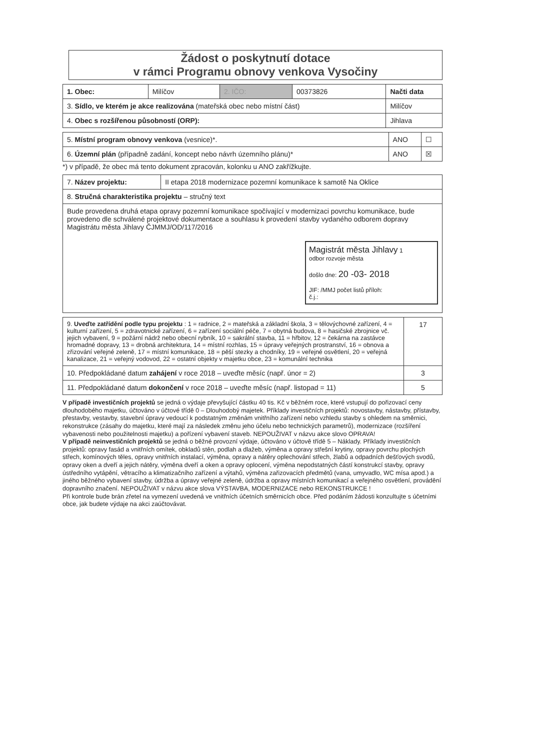Žádost o poskytnutí dotace
v rámci Programu obnovy venkova Vysočiny
| 1. Obec: | Milíčov | 2. IČO: | 00373826 | Načti data |
| 3. Sídlo, ve kterém je akce realizována (mateřská obec nebo místní část) | | | | Milíčov |
| 4. Obec s rozšířenou působností (ORP): | | | | Jihlava |
| 5. Místní program obnovy venkova (vesnice)*. | ANO | ☐ |
| 6. Územní plán (případně zadání, koncept nebo návrh územního plánu)* | ANO | ☒ |
*) v případě, že obec má tento dokument zpracován, kolonku u ANO zakřížkujte.
| 7. Název projektu: | II etapa 2018 modernizace pozemní komunikace k samotě Na Oklice |
| 8. Stručná charakteristika projektu – stručný text | |
| Bude provedena druhá etapa opravy pozemní komunikace spočívající v modernizaci povrchu komunikace, bude provedeno dle schválené projektové dokumentace a souhlasu k provedení stavby vydaného odborem dopravy Magistrátu města Jihlavy ČJMMJ/OD/117/2016 Magistrát města Jihlavy 1 odbor rozvoje města došlo dne: 20 -03- 2018 JIF: /MMJ počet listů příloh: č.j.: | |
| 9. Uveďte zatřídění podle typu projektu : 1 = radnice, 2 = mateřská a základní škola, 3 = tělovýchovné zařízení, 4 = kulturní zařízení, 5 = zdravotnické zařízení, 6 = zařízení sociální péče, 7 = obytná budova, 8 = hasičské zbrojnice vč. jejich vybavení, 9 = požární nádrž nebo obecní rybník, 10 = sakrální stavba, 11 = hřbitov, 12 = čekárna na zastávce hromadné dopravy, 13 = drobná architektura, 14 = místní rozhlas, 15 = úpravy veřejných prostranství, 16 = obnova a zřizování veřejné zeleně, 17 = místní komunikace, 18 = pěší stezky a chodníky, 19 = veřejné osvětlení, 20 = veřejná kanalizace, 21 = veřejný vodovod, 22 = ostatní objekty v majetku obce, 23 = komunální technika | 17 |
| 10. Předpokládané datum zahájení v roce 2018 – uveďte měsíc (např. únor = 2) | 3 |
| 11. Předpokládané datum dokončení v roce 2018 – uveďte měsíc (např. listopad = 11) | 5 |
V případě investičních projektů se jedná o výdaje převyšující částku 40 tis. Kč v běžném roce, které vstupují do pořizovací ceny dlouhodobého majetku, účtováno v účtové třídě 0 – Dlouhodobý majetek. Příklady investičních projektů: novostavby, nástavby, přístavby, přestavby, vestavby, stavební úpravy vedoucí k podstatným změnám vnitřního zařízení nebo vzhledu stavby s ohledem na směrnici, rekonstrukce (zásahy do majetku, které mají za následek změnu jeho účelu nebo technických parametrů), modernizace (rozšíření vybavenosti nebo použitelnosti majetku) a pořízení vybavení staveb. NEPOUŽIVAT v názvu akce slovo OPRAVA!
V případě neinvestičních projektů se jedná o běžné provozní výdaje, účtováno v účtově třídě 5 – Náklady. Příklady investičních projektů: opravy fasád a vnitřních omítek, obkladů stěn, podlah a dlažeb, výměna a opravy střešní krytiny, opravy povrchu plochých střech, komínových těles, opravy vnitřních instalací, výměna, opravy a nátěry oplechování střech, žlabů a odpadních dešťových svodů, opravy oken a dveří a jejich nátěry, výměna dveří a oken a opravy oplocení, výměna nepodstatných částí konstrukcí stavby, opravy ústředního vytápění, větracího a klimatizačního zařízení a výtahů, výměna zařizovacích předmětů (vana, umyvadlo, WC mísa apod.) a jiného běžného vybavení stavby, údržba a úpravy veřejné zeleně, údržba a opravy místních komunikací a veřejného osvětlení, provádění dopravního značení. NEPOUŽIVAT v názvu akce slova VÝSTAVBA, MODERNIZACE nebo REKONSTRUKCE !
Při kontrole bude brán zřetel na vymezení uvedená ve vnitřních účetních směrnicích obce. Před podáním žádosti konzultujte s účetními obce, jak budete výdaje na akci zaúčtovávat.